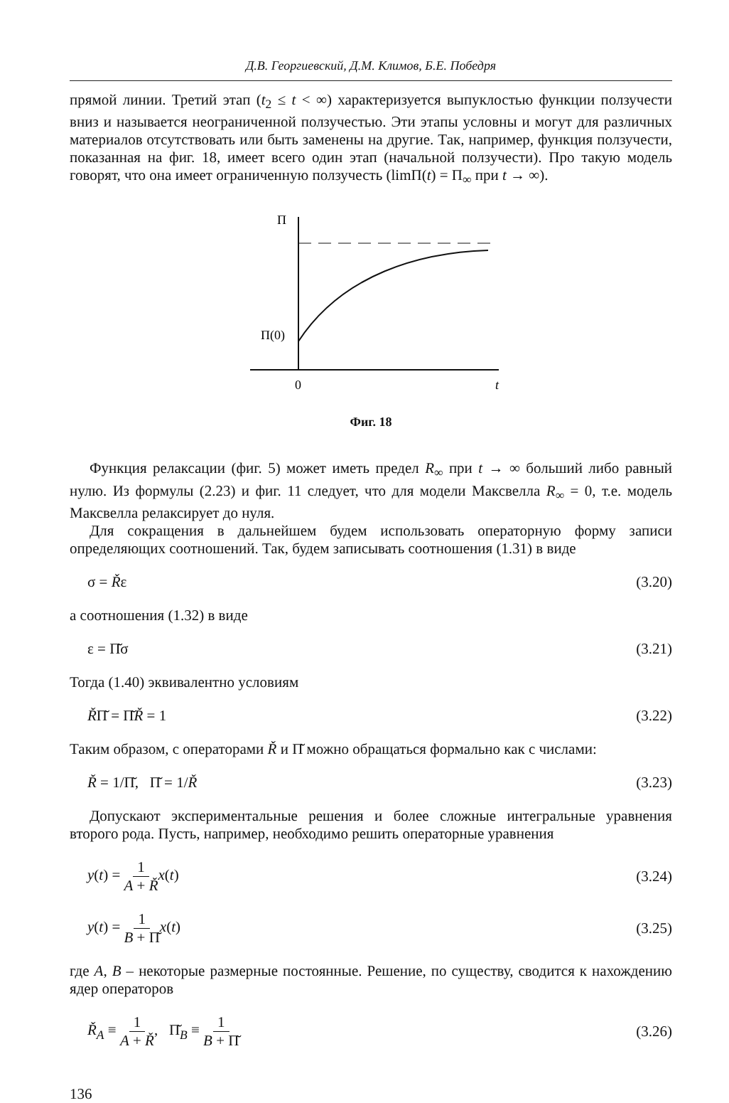Д.В. Георгиевский, Д.М. Климов, Б.Е. Победря
прямой линии. Третий этап (t<sub>2</sub> ≤ t < ∞) характеризуется выпуклостью функции ползучести вниз и называется неограниченной ползучестью. Эти этапы условны и могут для различных материалов отсутствовать или быть заменены на другие. Так, например, функция ползучести, показанная на фиг. 18, имеет всего один этап (начальной ползучести). Про такую модель говорят, что она имеет ограниченную ползучесть (limП(t) = П<sub>∞</sub> при t → ∞).
П
П(0)
0
t
Фиг. 18
Функция релаксации (фиг. 5) может иметь предел R<sub>∞</sub> при t → ∞ больший либо равный нулю. Из формулы (2.23) и фиг. 11 следует, что для модели Максвелла R<sub>∞</sub> = 0, т.е. модель Максвелла релаксирует до нуля.
Для сокращения в дальнейшем будем использовать операторную форму записи определяющих соотношений. Так, будем записывать соотношения (1.31) в виде
σ = Řε (3.20)
а соотношения (1.32) в виде
ε = Π̆σ (3.21)
Тогда (1.40) эквивалентно условиям
ŘΠ̆ = Π̆Ř = 1 (3.22)
Таким образом, с операторами Ř и Π̆ можно обращаться формально как с числами:
Ř = 1/Π̆, Π̆ = 1/Ř (3.23)
Допускают экспериментальные решения и более сложные интегральные уравнения второго рода. Пусть, например, необходимо решить операторные уравнения
y(t) = 1 A + Ř x(t) (3.24)
y(t) = 1 B + Π̆x(t) (3.25)
где A, B – некоторые размерные постоянные. Решение, по существу, сводится к нахождению ядер операторов
Ř<sub>A</sub> ≡ 1 A + Ř, Π̆<sub>B</sub> ≡ 1 B + Π̆ (3.26)
136